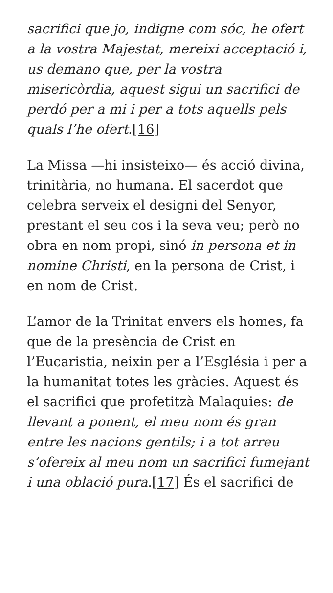sacrifici que jo, indigne com sóc, he ofert a la vostra Majestat, mereixi acceptació i, us demano que, per la vostra misericòrdia, aquest sigui un sacrifici de perdó per a mi i per a tots aquells pels quals l’he ofert.[16]
La Missa —hi insisteixo— és acció divina, trinitària, no humana. El sacerdot que celebra serveix el designi del Senyor, prestant el seu cos i la seva veu; però no obra en nom propi, sinó in persona et in nomine Christi, en la persona de Crist, i en nom de Crist.
L’amor de la Trinitat envers els homes, fa que de la presència de Crist en l’Eucaristia, neixin per a l’Església i per a la humanitat totes les gràcies. Aquest és el sacrifici que profetitzà Malaquies: de llevant a ponent, el meu nom és gran entre les nacions gentils; i a tot arreu s’ofereix al meu nom un sacrifici fumejant i una oblació pura.[17] És el sacrifici de